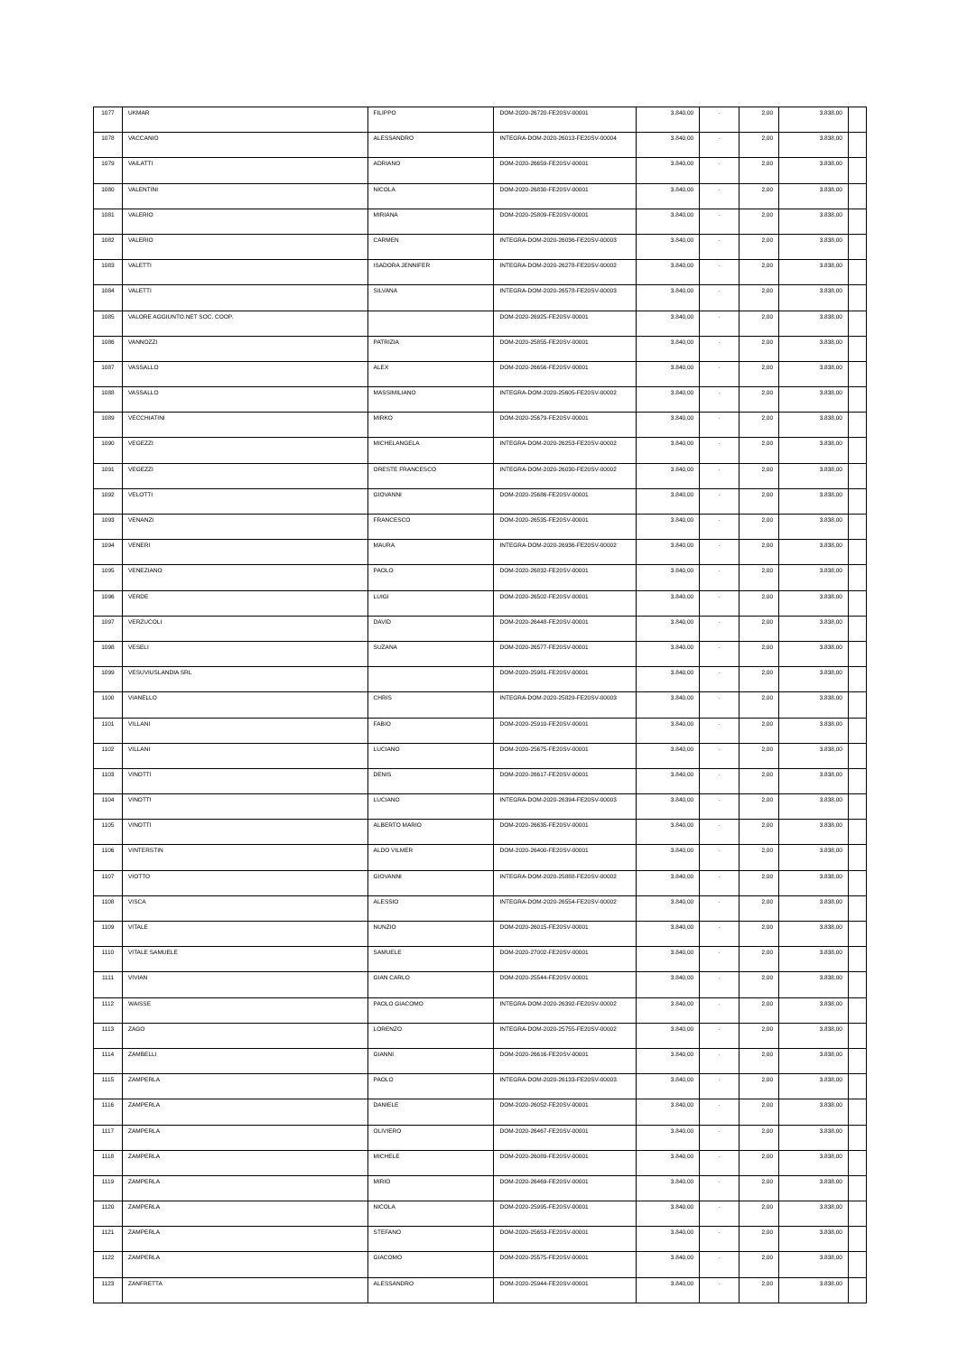| 1077 | UKMAR | FILIPPO | DOM-2020-26720-FE20SV-00001 | 3.840,00 | - | 2,00 | 3.838,00 | |
| 1078 | VACCANIO | ALESSANDRO | INTEGRA-DOM-2020-26013-FE20SV-00004 | 3.840,00 | - | 2,00 | 3.838,00 | |
| 1079 | VAILATTI | ADRIANO | DOM-2020-26659-FE20SV-00001 | 3.840,00 | - | 2,00 | 3.838,00 | |
| 1080 | VALENTINI | NICOLA | DOM-2020-26830-FE20SV-00001 | 3.840,00 | - | 2,00 | 3.838,00 | |
| 1081 | VALERIO | MIRIANA | DOM-2020-25809-FE20SV-00001 | 3.840,00 | - | 2,00 | 3.838,00 | |
| 1082 | VALERIO | CARMEN | INTEGRA-DOM-2020-26036-FE20SV-00003 | 3.840,00 | - | 2,00 | 3.838,00 | |
| 1083 | VALETTI | ISADORA JENNIFER | INTEGRA-DOM-2020-26278-FE20SV-00002 | 3.840,00 | - | 2,00 | 3.838,00 | |
| 1084 | VALETTI | SILVANA | INTEGRA-DOM-2020-26578-FE20SV-00003 | 3.840,00 | - | 2,00 | 3.838,00 | |
| 1085 | VALORE AGGIUNTO.NET SOC. COOP. | | DOM-2020-26925-FE20SV-00001 | 3.840,00 | - | 2,00 | 3.838,00 | |
| 1086 | VANNOZZI | PATRIZIA | DOM-2020-25855-FE20SV-00001 | 3.840,00 | - | 2,00 | 3.838,00 | |
| 1087 | VASSALLO | ALEX | DOM-2020-26656-FE20SV-00001 | 3.840,00 | - | 2,00 | 3.838,00 | |
| 1088 | VASSALLO | MASSIMILIANO | INTEGRA-DOM-2020-25605-FE20SV-00002 | 3.840,00 | - | 2,00 | 3.838,00 | |
| 1089 | VECCHIATINI | MIRKO | DOM-2020-25679-FE20SV-00001 | 3.840,00 | - | 2,00 | 3.838,00 | |
| 1090 | VEGEZZI | MICHELANGELA | INTEGRA-DOM-2020-26253-FE20SV-00002 | 3.840,00 | - | 2,00 | 3.838,00 | |
| 1091 | VEGEZZI | ORESTE FRANCESCO | INTEGRA-DOM-2020-26030-FE20SV-00002 | 3.840,00 | - | 2,00 | 3.838,00 | |
| 1092 | VELOTTI | GIOVANNI | DOM-2020-25686-FE20SV-00001 | 3.840,00 | - | 2,00 | 3.838,00 | |
| 1093 | VENANZI | FRANCESCO | DOM-2020-26535-FE20SV-00001 | 3.840,00 | - | 2,00 | 3.838,00 | |
| 1094 | VENERI | MAURA | INTEGRA-DOM-2020-26936-FE20SV-00002 | 3.840,00 | - | 2,00 | 3.838,00 | |
| 1095 | VENEZIANO | PAOLO | DOM-2020-26832-FE20SV-00001 | 3.840,00 | - | 2,00 | 3.838,00 | |
| 1096 | VERDE | LUIGI | DOM-2020-26502-FE20SV-00001 | 3.840,00 | - | 2,00 | 3.838,00 | |
| 1097 | VERZUCOLI | DAVID | DOM-2020-26448-FE20SV-00001 | 3.840,00 | - | 2,00 | 3.838,00 | |
| 1098 | VESELI | SUZANA | DOM-2020-26577-FE20SV-00001 | 3.840,00 | - | 2,00 | 3.838,00 | |
| 1099 | VESUVIUSLANDIA SRL | | DOM-2020-25981-FE20SV-00001 | 3.840,00 | - | 2,00 | 3.838,00 | |
| 1100 | VIANELLO | CHRIS | INTEGRA-DOM-2020-25829-FE20SV-00003 | 3.840,00 | - | 2,00 | 3.838,00 | |
| 1101 | VILLANI | FABIO | DOM-2020-25910-FE20SV-00001 | 3.840,00 | - | 2,00 | 3.838,00 | |
| 1102 | VILLANI | LUCIANO | DOM-2020-25675-FE20SV-00001 | 3.840,00 | - | 2,00 | 3.838,00 | |
| 1103 | VINOTTI | DENIS | DOM-2020-26617-FE20SV-00001 | 3.840,00 | - | 2,00 | 3.838,00 | |
| 1104 | VINOTTI | LUCIANO | INTEGRA-DOM-2020-26394-FE20SV-00003 | 3.840,00 | - | 2,00 | 3.838,00 | |
| 1105 | VINOTTI | ALBERTO MARIO | DOM-2020-26635-FE20SV-00001 | 3.840,00 | - | 2,00 | 3.838,00 | |
| 1106 | VINTERSTIN | ALDO VILMER | DOM-2020-26400-FE20SV-00001 | 3.840,00 | - | 2,00 | 3.838,00 | |
| 1107 | VIOTTO | GIOVANNI | INTEGRA-DOM-2020-25888-FE20SV-00002 | 3.840,00 | - | 2,00 | 3.838,00 | |
| 1108 | VISCA | ALESSIO | INTEGRA-DOM-2020-26554-FE20SV-00002 | 3.840,00 | - | 2,00 | 3.838,00 | |
| 1109 | VITALE | NUNZIO | DOM-2020-26015-FE20SV-00001 | 3.840,00 | - | 2,00 | 3.838,00 | |
| 1110 | VITALE SAMUELE | SAMUELE | DOM-2020-27002-FE20SV-00001 | 3.840,00 | - | 2,00 | 3.838,00 | |
| 1111 | VIVIAN | GIAN CARLO | DOM-2020-25544-FE20SV-00001 | 3.840,00 | - | 2,00 | 3.838,00 | |
| 1112 | WAISSE | PAOLO GIACOMO | INTEGRA-DOM-2020-26392-FE20SV-00002 | 3.840,00 | - | 2,00 | 3.838,00 | |
| 1113 | ZAGO | LORENZO | INTEGRA-DOM-2020-25755-FE20SV-00002 | 3.840,00 | - | 2,00 | 3.838,00 | |
| 1114 | ZAMBELLI | GIANNI | DOM-2020-26616-FE20SV-00001 | 3.840,00 | - | 2,00 | 3.838,00 | |
| 1115 | ZAMPERLA | PAOLO | INTEGRA-DOM-2020-26133-FE20SV-00003 | 3.840,00 | - | 2,00 | 3.838,00 | |
| 1116 | ZAMPERLA | DANIELE | DOM-2020-26052-FE20SV-00001 | 3.840,00 | - | 2,00 | 3.838,00 | |
| 1117 | ZAMPERLA | OLIVIERO | DOM-2020-26467-FE20SV-00001 | 3.840,00 | - | 2,00 | 3.838,00 | |
| 1118 | ZAMPERLA | MICHELE | DOM-2020-26089-FE20SV-00001 | 3.840,00 | - | 2,00 | 3.838,00 | |
| 1119 | ZAMPERLA | MIRIO | DOM-2020-26469-FE20SV-00001 | 3.840,00 | - | 2,00 | 3.838,00 | |
| 1120 | ZAMPERLA | NICOLA | DOM-2020-25995-FE20SV-00001 | 3.840,00 | - | 2,00 | 3.838,00 | |
| 1121 | ZAMPERLA | STEFANO | DOM-2020-25653-FE20SV-00001 | 3.840,00 | - | 2,00 | 3.838,00 | |
| 1122 | ZAMPERLA | GIACOMO | DOM-2020-25575-FE20SV-00001 | 3.840,00 | - | 2,00 | 3.838,00 | |
| 1123 | ZANFRETTA | ALESSANDRO | DOM-2020-25944-FE20SV-00001 | 3.840,00 | - | 2,00 | 3.838,00 | |